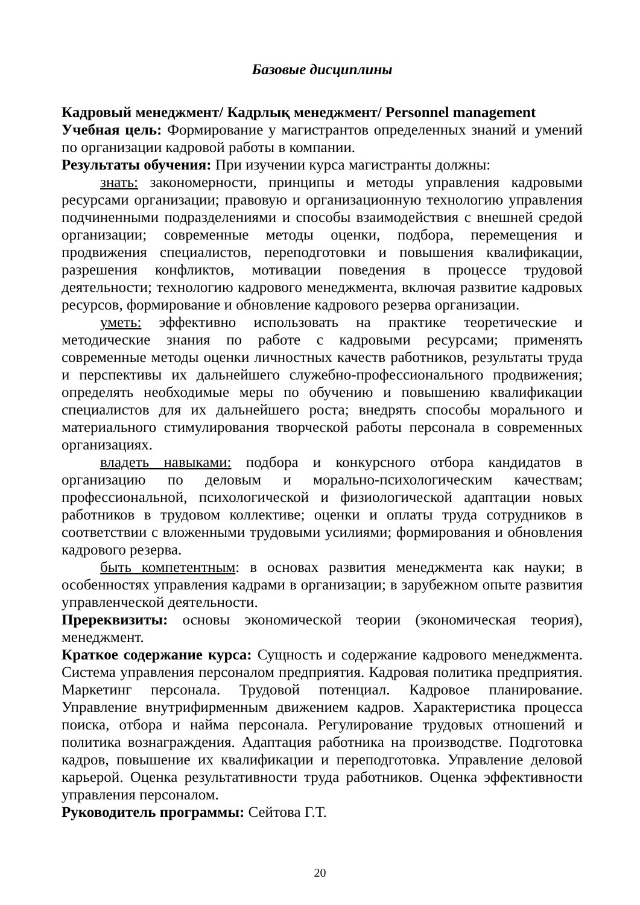Базовые дисциплины
Кадровый менеджмент/ Кадрлық менеджмент/ Personnel management
Учебная цель: Формирование у магистрантов определенных знаний и умений по организации кадровой работы в компании.
Результаты обучения: При изучении курса магистранты должны:
знать: закономерности, принципы и методы управления кадровыми ресурсами организации; правовую и организационную технологию управления подчиненными подразделениями и способы взаимодействия с внешней средой организации; современные методы оценки, подбора, перемещения и продвижения специалистов, переподготовки и повышения квалификации, разрешения конфликтов, мотивации поведения в процессе трудовой деятельности; технологию кадрового менеджмента, включая развитие кадровых ресурсов, формирование и обновление кадрового резерва организации.
уметь: эффективно использовать на практике теоретические и методические знания по работе с кадровыми ресурсами; применять современные методы оценки личностных качеств работников, результаты труда и перспективы их дальнейшего служебно-профессионального продвижения; определять необходимые меры по обучению и повышению квалификации специалистов для их дальнейшего роста; внедрять способы морального и материального стимулирования творческой работы персонала в современных организациях.
владеть навыками: подбора и конкурсного отбора кандидатов в организацию по деловым и морально-психологическим качествам; профессиональной, психологической и физиологической адаптации новых работников в трудовом коллективе; оценки и оплаты труда сотрудников в соответствии с вложенными трудовыми усилиями; формирования и обновления кадрового резерва.
быть компетентным: в основах развития менеджмента как науки; в особенностях управления кадрами в организации; в зарубежном опыте развития управленческой деятельности.
Пререквизиты: основы экономической теории (экономическая теория), менеджмент.
Краткое содержание курса: Сущность и содержание кадрового менеджмента. Система управления персоналом предприятия. Кадровая политика предприятия. Маркетинг персонала. Трудовой потенциал. Кадровое планирование. Управление внутрифирменным движением кадров. Характеристика процесса поиска, отбора и найма персонала. Регулирование трудовых отношений и политика вознаграждения. Адаптация работника на производстве. Подготовка кадров, повышение их квалификации и переподготовка. Управление деловой карьерой. Оценка результативности труда работников. Оценка эффективности управления персоналом.
Руководитель программы: Сейтова Г.Т.
20